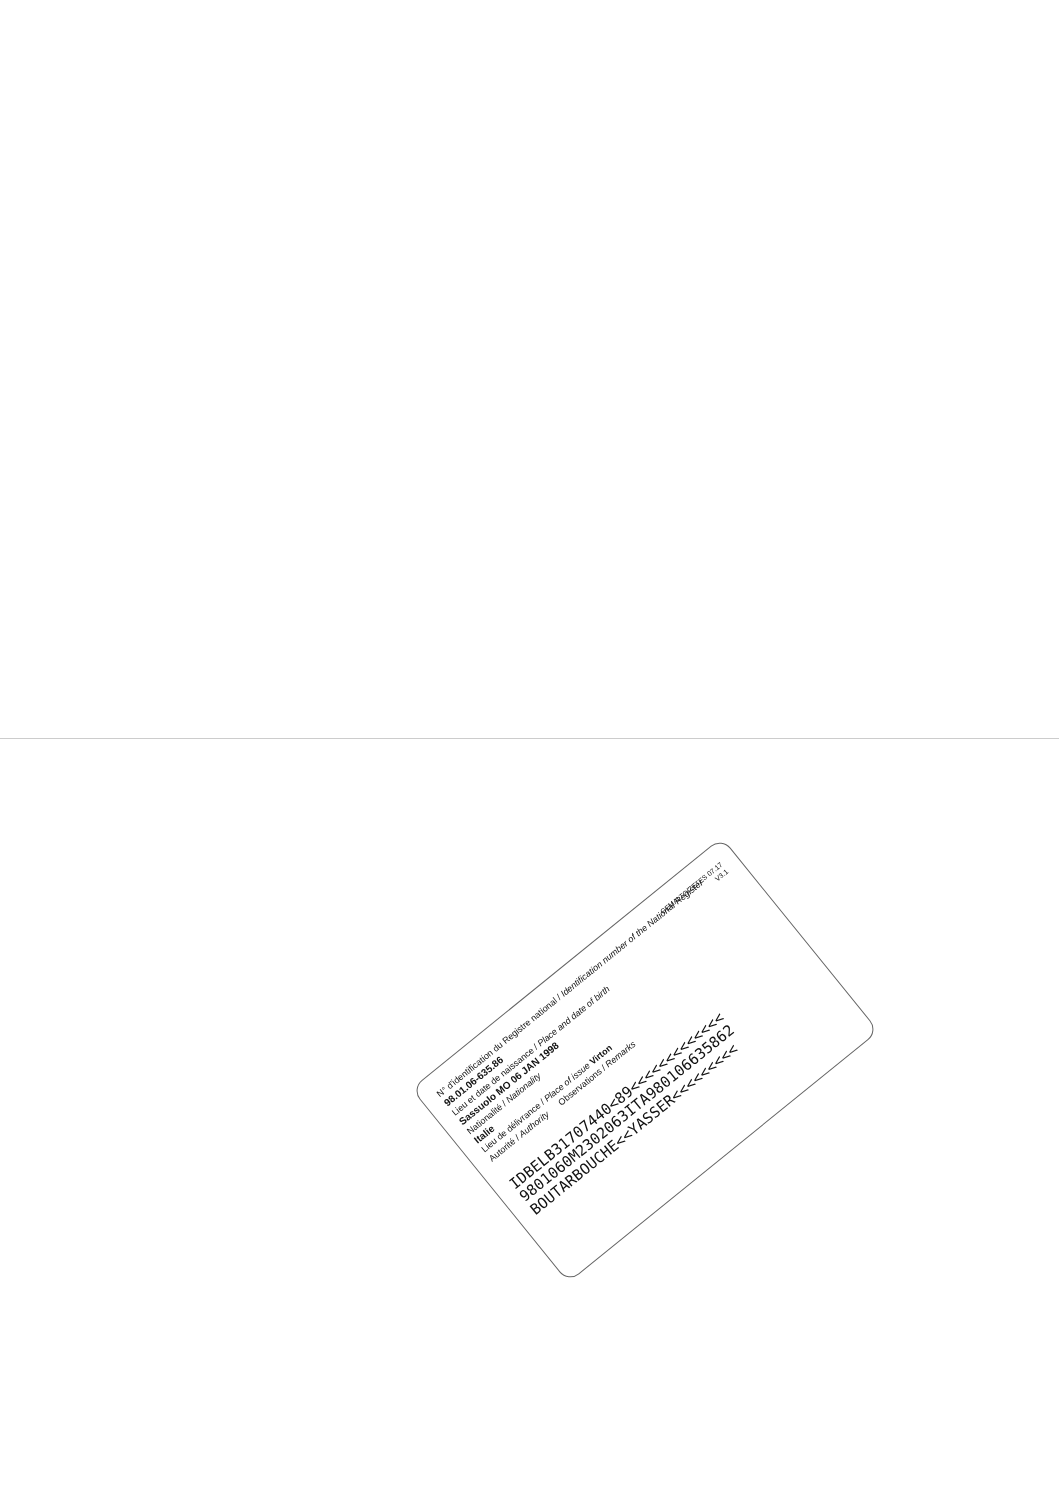GEMALTO/ZETES 07.17
V3.1
N° d'identification du Registre national / Identification number of the National Register
98.01.06-635.86
Lieu et date de naissance / Place and date of birth
Sassuolo MO 06 JAN 1998
Nationalité / Nationality
Italie
Lieu de délivrance / Place of issue Virton
Autorité / Authority Observations / Remarks
IDBELB31707440<89<<<<<<<<<<<<<
9801060M2302063ITA980106635862
BOUTARBOUCHE<<YASSER<<<<<<<<<